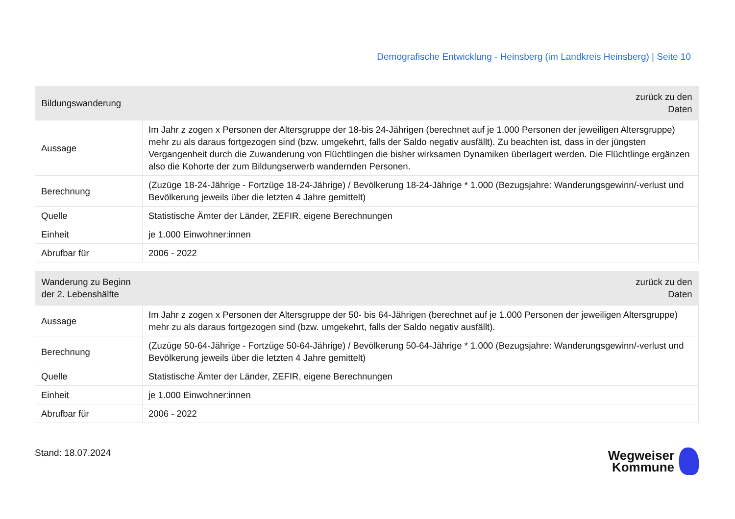Demografische Entwicklung - Heinsberg (im Landkreis Heinsberg) | Seite 10
| Bildungswanderung | zurück zu den Daten |
| --- | --- |
| Aussage | Im Jahr z zogen x Personen der Altersgruppe der 18-bis 24-Jährigen (berechnet auf je 1.000 Personen der jeweiligen Altersgruppe) mehr zu als daraus fortgezogen sind (bzw. umgekehrt, falls der Saldo negativ ausfällt). Zu beachten ist, dass in der jüngsten Vergangenheit durch die Zuwanderung von Flüchtlingen die bisher wirksamen Dynamiken überlagert werden. Die Flüchtlinge ergänzen also die Kohorte der zum Bildungserwerb wandernden Personen. |
| Berechnung | (Zuzüge 18-24-Jährige - Fortzüge 18-24-Jährige) / Bevölkerung 18-24-Jährige * 1.000 (Bezugsjahre: Wanderungsgewinn/-verlust und Bevölkerung jeweils über die letzten 4 Jahre gemittelt) |
| Quelle | Statistische Ämter der Länder, ZEFIR, eigene Berechnungen |
| Einheit | je 1.000 Einwohner:innen |
| Abrufbar für | 2006 - 2022 |
| Wanderung zu Beginn der 2. Lebenshälfte | zurück zu den Daten |
| --- | --- |
| Aussage | Im Jahr z zogen x Personen der Altersgruppe der 50- bis 64-Jährigen (berechnet auf je 1.000 Personen der jeweiligen Altersgruppe) mehr zu als daraus fortgezogen sind (bzw. umgekehrt, falls der Saldo negativ ausfällt). |
| Berechnung | (Zuzüge 50-64-Jährige - Fortzüge 50-64-Jährige) / Bevölkerung 50-64-Jährige * 1.000 (Bezugsjahre: Wanderungsgewinn/-verlust und Bevölkerung jeweils über die letzten 4 Jahre gemittelt) |
| Quelle | Statistische Ämter der Länder, ZEFIR, eigene Berechnungen |
| Einheit | je 1.000 Einwohner:innen |
| Abrufbar für | 2006 - 2022 |
Stand: 18.07.2024
Wegweiser
Kommune